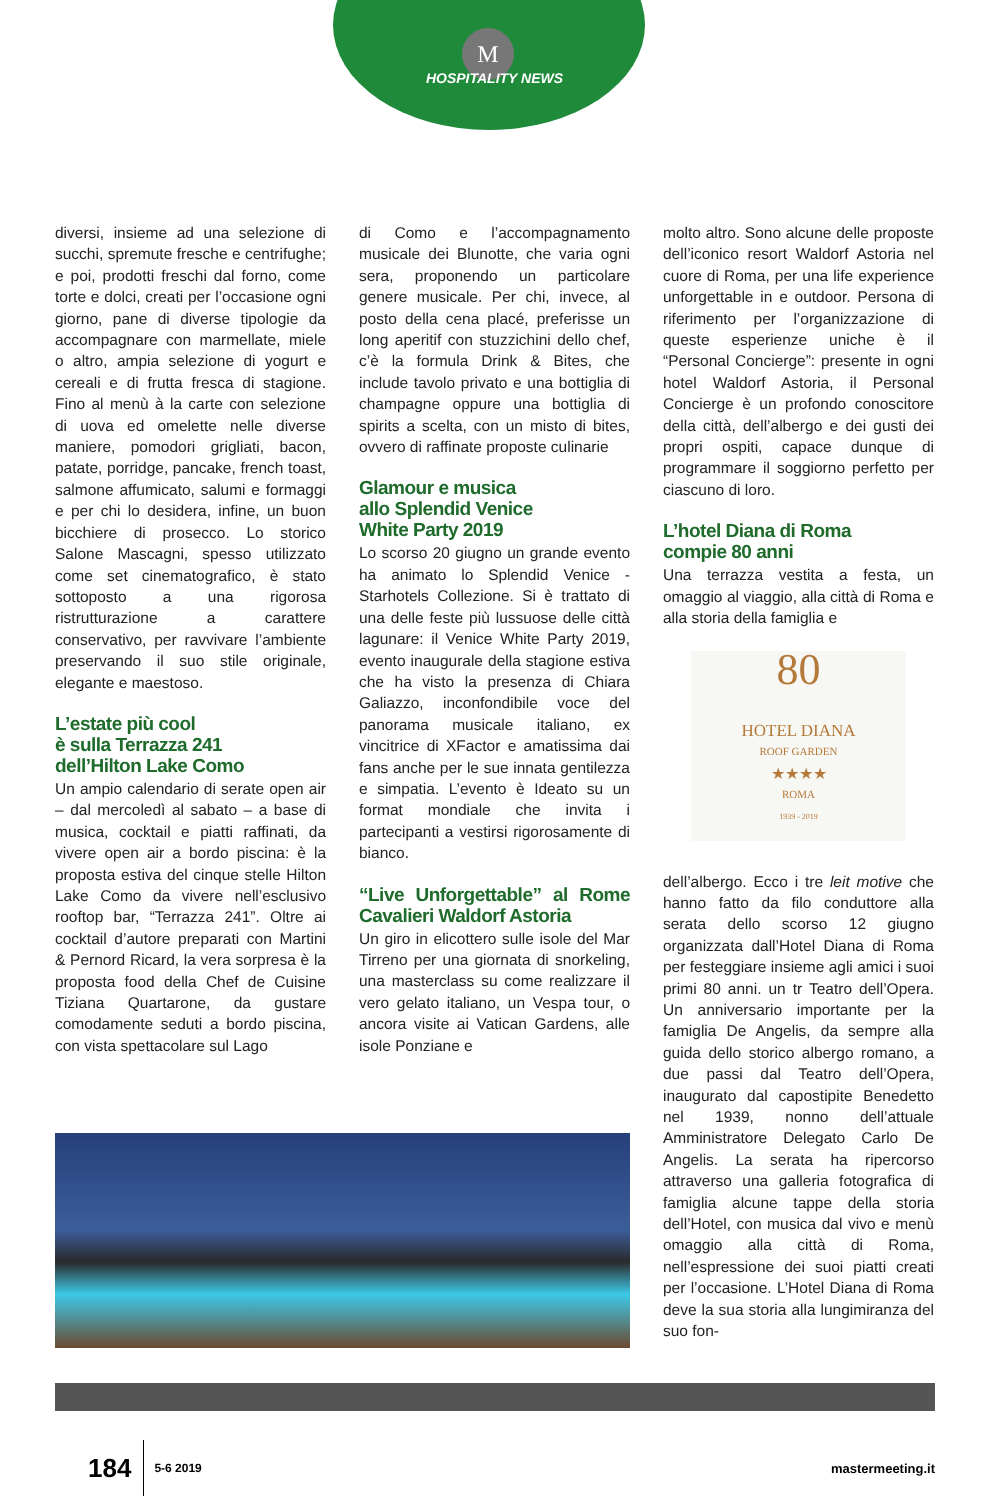M
HOSPITALITY NEWS
diversi, insieme ad una selezione di succhi, spremute fresche e centrifughe; e poi, prodotti freschi dal forno, come torte e dolci, creati per l’occasione ogni giorno, pane di diverse tipologie da accompagnare con marmellate, miele o altro, ampia selezione di yogurt e cereali e di frutta fresca di stagione. Fino al menù à la carte con selezione di uova ed omelette nelle diverse maniere, pomodori grigliati, bacon, patate, porridge, pancake, french toast, salmone affumicato, salumi e formaggi e per chi lo desidera, infine, un buon bicchiere di prosecco. Lo storico Salone Mascagni, spesso utilizzato come set cinematografico, è stato sottoposto a una rigorosa ristrutturazione a carattere conservativo, per ravvivare l’ambiente preservando il suo stile originale, elegante e maestoso.
L’estate più cool
è sulla Terrazza 241
dell’Hilton Lake Como
Un ampio calendario di serate open air – dal mercoledì al sabato – a base di musica, cocktail e piatti raffinati, da vivere open air a bordo piscina: è la proposta estiva del cinque stelle Hilton Lake Como da vivere nell’esclusivo rooftop bar, “Terrazza 241”. Oltre ai cocktail d’autore preparati con Martini & Pernord Ricard, la vera sorpresa è la proposta food della Chef de Cuisine Tiziana Quartarone, da gustare comodamente seduti a bordo piscina, con vista spettacolare sul Lago
di Como e l’accompagnamento musicale dei Blunotte, che varia ogni sera, proponendo un particolare genere musicale. Per chi, invece, al posto della cena placé, preferisse un long aperitif con stuzzichini dello chef, c’è la formula Drink & Bites, che include tavolo privato e una bottiglia di champagne oppure una bottiglia di spirits a scelta, con un misto di bites, ovvero di raffinate proposte culinarie
Glamour e musica
allo Splendid Venice
White Party 2019
Lo scorso 20 giugno un grande evento ha animato lo Splendid Venice - Starhotels Collezione. Si è trattato di una delle feste più lussuose delle città lagunare: il Venice White Party 2019, evento inaugurale della stagione estiva che ha visto la presenza di Chiara Galiazzo, inconfondibile voce del panorama musicale italiano, ex vincitrice di XFactor e amatissima dai fans anche per le sue innata gentilezza e simpatia. L’evento è Ideato su un format mondiale che invita i partecipanti a vestirsi rigorosamente di bianco.
“Live Unforgettable” al Rome Cavalieri Waldorf Astoria
Un giro in elicottero sulle isole del Mar Tirreno per una giornata di snorkeling, una masterclass su come realizzare il vero gelato italiano, un Vespa tour, o ancora visite ai Vatican Gardens, alle isole Ponziane e
molto altro. Sono alcune delle proposte dell’iconico resort Waldorf Astoria nel cuore di Roma, per una life experience unforgettable in e outdoor. Persona di riferimento per l’organizzazione di queste esperienze uniche è il “Personal Concierge”: presente in ogni hotel Waldorf Astoria, il Personal Concierge è un profondo conoscitore della città, dell’albergo e dei gusti dei propri ospiti, capace dunque di programmare il soggiorno perfetto per ciascuno di loro.
L’hotel Diana di Roma
compie 80 anni
Una terrazza vestita a festa, un omaggio al viaggio, alla città di Roma e alla storia della famiglia e
80
HOTEL DIANA
ROOF GARDEN
★★★★
ROMA
1939 - 2019
dell’albergo. Ecco i tre leit motive che hanno fatto da filo conduttore alla serata dello scorso 12 giugno organizzata dall’Hotel Diana di Roma per festeggiare insieme agli amici i suoi primi 80 anni. un tr Teatro dell’Opera. Un anniversario importante per la famiglia De Angelis, da sempre alla guida dello storico albergo romano, a due passi dal Teatro dell’Opera, inaugurato dal capostipite Benedetto nel 1939, nonno dell’attuale Amministratore Delegato Carlo De Angelis. La serata ha ripercorso attraverso una galleria fotografica di famiglia alcune tappe della storia dell’Hotel, con musica dal vivo e menù omaggio alla città di Roma, nell’espressione dei suoi piatti creati per l’occasione. L’Hotel Diana di Roma deve la sua storia alla lungimiranza del suo fon-
184 5-6 2019 mastermeeting.it